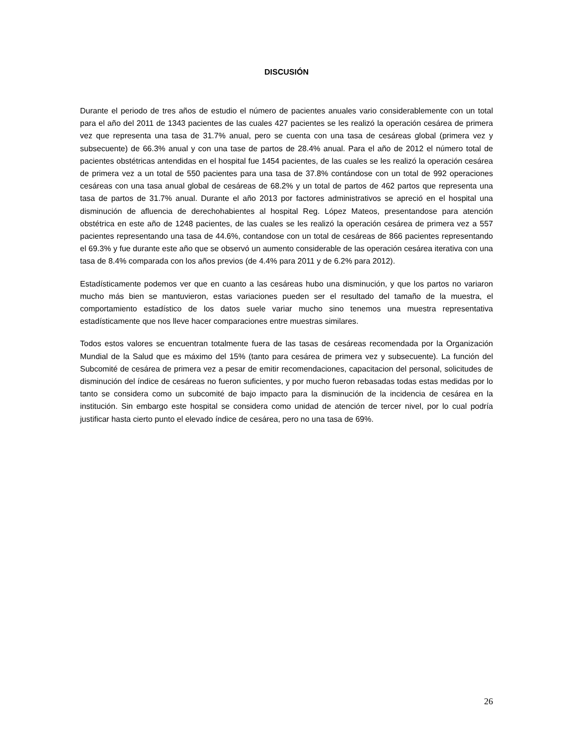DISCUSIÓN
Durante el periodo de tres años de estudio el número de pacientes anuales vario considerablemente con un total para el año del 2011 de 1343 pacientes de las cuales 427 pacientes se les realizó la operación cesárea de primera vez que representa una tasa de 31.7% anual, pero se cuenta con una tasa de cesáreas global (primera vez y subsecuente) de 66.3% anual y con una tase de partos de 28.4% anual. Para el año de 2012 el número total de pacientes obstétricas antendidas en el hospital fue 1454 pacientes, de las cuales se les realizó la operación cesárea de primera vez a un total de 550 pacientes para una tasa de 37.8% contándose con un total de 992 operaciones cesáreas con una tasa anual global de cesáreas de 68.2% y un total de partos de 462 partos que representa una tasa de partos de 31.7% anual. Durante el año 2013 por factores administrativos se apreció en el hospital una disminución de afluencia de derechohabientes al hospital Reg. López Mateos, presentandose para atención obstétrica en este año de 1248 pacientes, de las cuales se les realizó la operación cesárea de primera vez a 557 pacientes representando una tasa de 44.6%, contandose con un total de cesáreas de 866 pacientes representando el 69.3% y fue durante este año que se observó un aumento considerable de las operación cesárea iterativa con una tasa de 8.4% comparada con los años previos (de 4.4% para 2011 y de 6.2% para 2012).
Estadísticamente podemos ver que en cuanto a las cesáreas hubo una disminución, y que los partos no variaron mucho más bien se mantuvieron, estas variaciones pueden ser el resultado del tamaño de la muestra, el comportamiento estadístico de los datos suele variar mucho sino tenemos una muestra representativa estadísticamente que nos lleve hacer comparaciones entre muestras similares.
Todos estos valores se encuentran totalmente fuera de las tasas de cesáreas recomendada por la Organización Mundial de la Salud que es máximo del 15% (tanto para cesárea de primera vez y subsecuente). La función del Subcomité de cesárea de primera vez a pesar de emitir recomendaciones, capacitacion del personal, solicitudes de disminución del índice de cesáreas no fueron suficientes, y por mucho fueron rebasadas todas estas medidas por lo tanto se considera como un subcomité de bajo impacto para la disminución de la incidencia de cesárea en la institución. Sin embargo este hospital se considera como unidad de atención de tercer nivel, por lo cual podría justificar hasta cierto punto el elevado índice de cesárea, pero no una tasa de 69%.
26